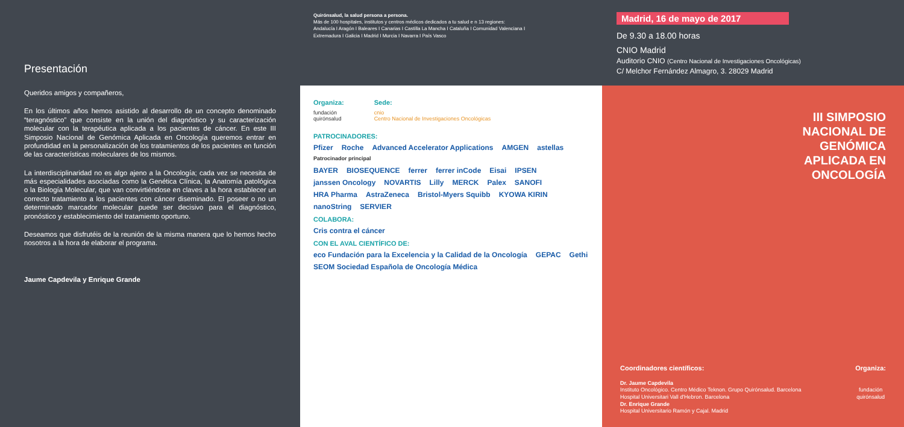Presentación
Queridos amigos y compañeros,
En los últimos años hemos asistido al desarrollo de un concepto denominado “teragnóstico” que consiste en la unión del diagnóstico y su caracterización molecular con la terapéutica aplicada a los pacientes de cáncer. En este III Simposio Nacional de Genómica Aplicada en Oncología queremos entrar en profundidad en la personalización de los tratamientos de los pacientes en función de las características moleculares de los mismos.
La interdisciplinaridad no es algo ajeno a la Oncología; cada vez se necesita de más especialidades asociadas como la Genética Clínica, la Anatomía patológica o la Biología Molecular, que van convirtiéndose en claves a la hora establecer un correcto tratamiento a los pacientes con cáncer diseminado. El poseer o no un determinado marcador molecular puede ser decisivo para el diagnóstico, pronóstico y establecimiento del tratamiento oportuno.
Deseamos que disfrutéis de la reunión de la misma manera que lo hemos hecho nosotros a la hora de elaborar el programa.
Jaume Capdevila y Enrique Grande
Quirónsalud, la salud persona a persona.
Más de 100 hospitales, institutos y centros médicos dedicados a tu salud e n 13 regiones:
Andalucía I Aragón I Baleares I Canarias I Castilla La Mancha I Cataluña I Comunidad Valenciana I
Extremadura I Galicia I Madrid I Murcia I Navarra I País Vasco
Organiza:
fundación
quirónsalud
Sede:
cnio
Centro Nacional de Investigaciones Oncológicas
PATROCINADORES:
Pfizer Roche Advanced Accelerator Applications AMGEN astellas
Patrocinador principal
BAYER BIOSEQUENCE ferrer ferrer inCode Eisai IPSEN janssen Oncology NOVARTIS Lilly MERCK Palex SANOFI HRA Pharma AstraZeneca Bristol-Myers Squibb KYOWA KIRIN nanoString SERVIER
COLABORA:
Cris contra el cáncer
CON EL AVAL CIENTÍFICO DE:
eco Fundación para la Excelencia y la Calidad de la Oncología GEPAC Gethi SEOM Sociedad Española de Oncología Médica
Madrid, 16 de mayo de 2017
De 9.30 a 18.00 horas
CNIO Madrid
Auditorio CNIO (Centro Nacional de Investigaciones Oncológicas)
C/ Melchor Fernández Almagro, 3. 28029 Madrid
III SIMPOSIO
NACIONAL DE
GENÓMICA
APLICADA EN
ONCOLOGÍA
Coordinadores científicos:
Dr. Jaume Capdevila
Instituto Oncológico. Centro Médico Teknon. Grupo Quirónsalud. Barcelona
Hospital Universitari Vall d'Hebron. Barcelona
Dr. Enrique Grande
Hospital Universitario Ramón y Cajal. Madrid
Organiza:
fundación
quirónsalud